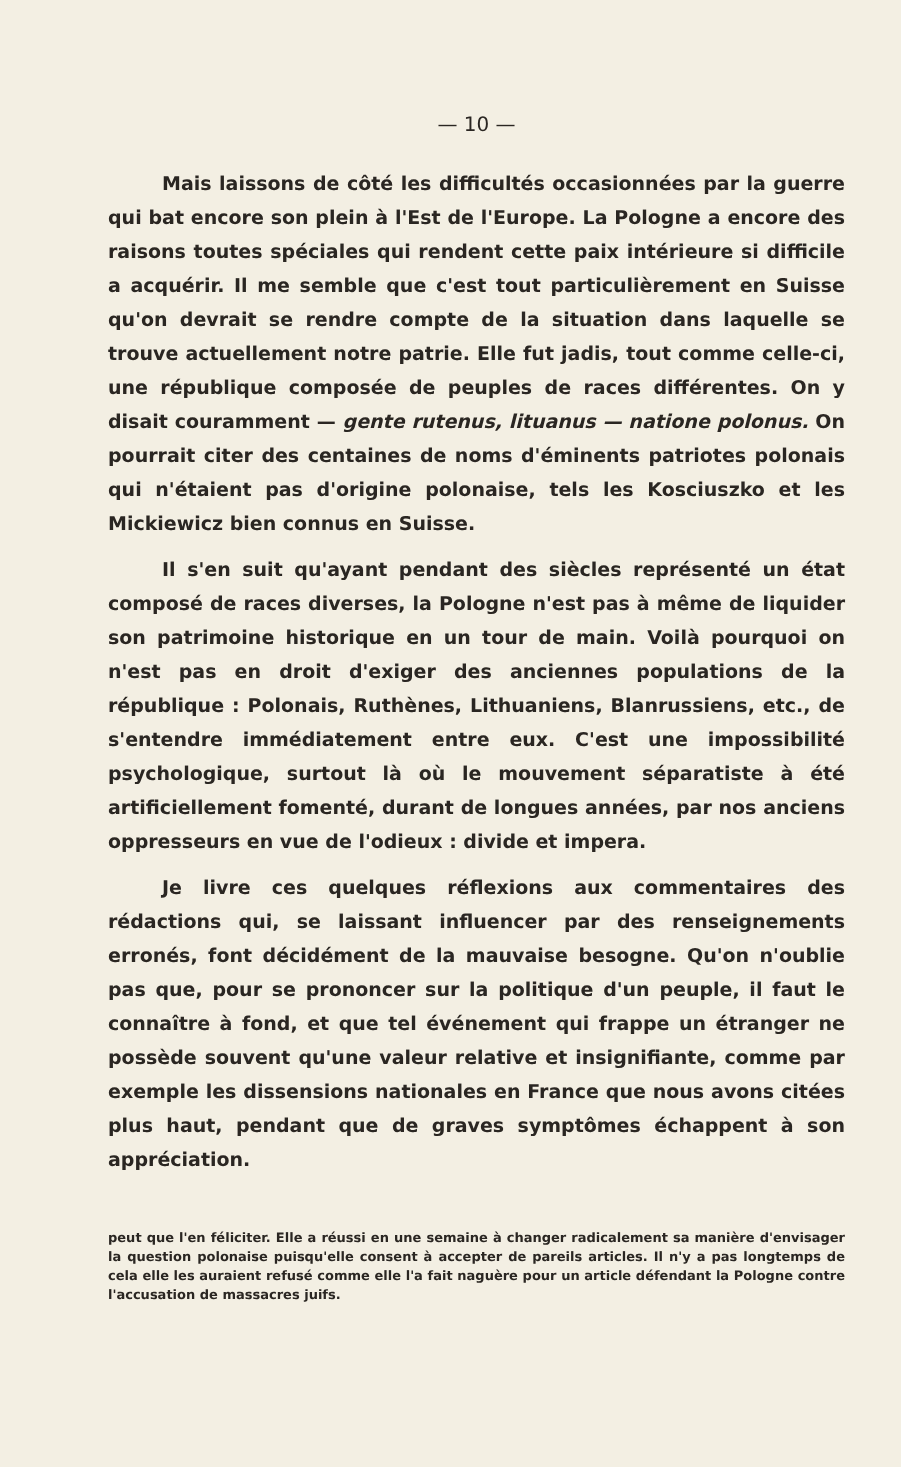— 10 —
Mais laissons de côté les difficultés occasionnées par la guerre qui bat encore son plein à l'Est de l'Europe. La Pologne a encore des raisons toutes spéciales qui rendent cette paix intérieure si difficile a acquérir. Il me semble que c'est tout particulièrement en Suisse qu'on devrait se rendre compte de la situation dans laquelle se trouve actuellement notre patrie. Elle fut jadis, tout comme celle-ci, une république composée de peuples de races différentes. On y disait couramment — gente rutenus, lituanus — natione polonus. On pourrait citer des centaines de noms d'éminents patriotes polonais qui n'étaient pas d'origine polonaise, tels les Kosciuszko et les Mickiewicz bien connus en Suisse.
Il s'en suit qu'ayant pendant des siècles représenté un état composé de races diverses, la Pologne n'est pas à même de liquider son patrimoine historique en un tour de main. Voilà pourquoi on n'est pas en droit d'exiger des anciennes populations de la république : Polonais, Ruthènes, Lithuaniens, Blanrussiens, etc., de s'entendre immédiatement entre eux. C'est une impossibilité psychologique, surtout là où le mouvement séparatiste à été artificiellement fomenté, durant de longues années, par nos anciens oppresseurs en vue de l'odieux : divide et impera.
Je livre ces quelques réflexions aux commentaires des rédactions qui, se laissant influencer par des renseignements erronés, font décidément de la mauvaise besogne. Qu'on n'oublie pas que, pour se prononcer sur la politique d'un peuple, il faut le connaître à fond, et que tel événement qui frappe un étranger ne possède souvent qu'une valeur relative et insignifiante, comme par exemple les dissensions nationales en France que nous avons citées plus haut, pendant que de graves symptômes échappent à son appréciation.
peut que l'en féliciter. Elle a réussi en une semaine à changer radicalement sa manière d'envisager la question polonaise puisqu'elle consent à accepter de pareils articles. Il n'y a pas longtemps de cela elle les auraient refusé comme elle l'a fait naguère pour un article défendant la Pologne contre l'accusation de massacres juifs.